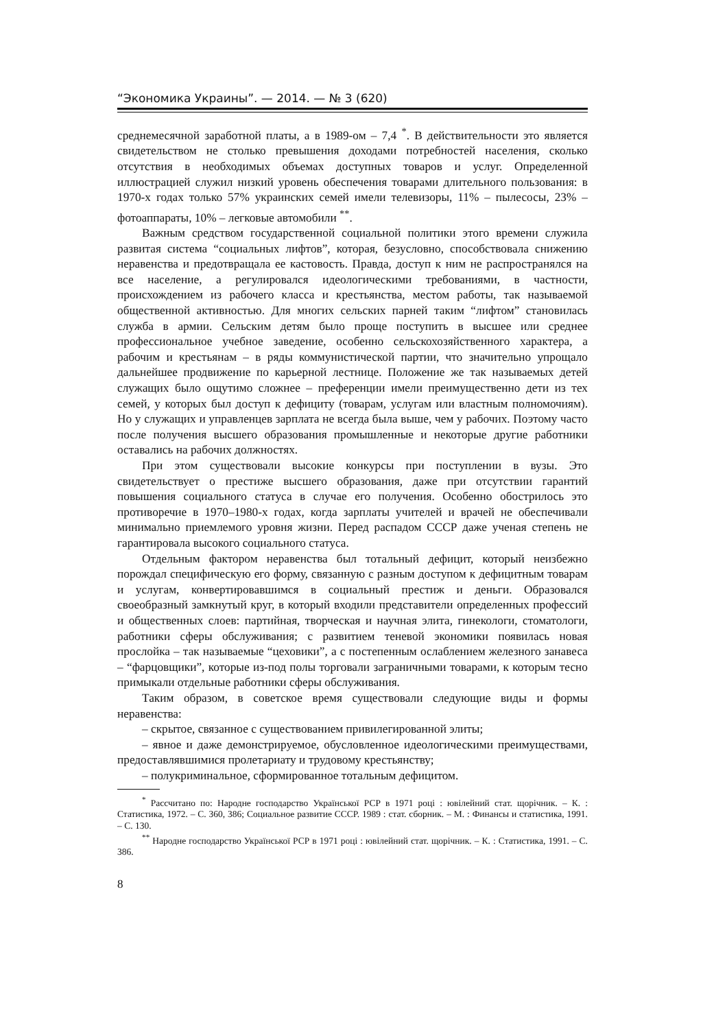“Экономика Украины”. — 2014. — № 3 (620)
среднемесячной заработной платы, а в 1989-ом – 7,4 <sup>*</sup>. В действительности это является свидетельством не столько превышения доходами потребностей населения, сколько отсутствия в необходимых объемах доступных товаров и услуг. Определенной иллюстрацией служил низкий уровень обеспечения товарами длительного пользования: в 1970-х годах только 57% украинских семей имели телевизоры, 11% – пылесосы, 23% – фотоаппараты, 10% – легковые автомобили <sup>**</sup>.
Важным средством государственной социальной политики этого времени служила развитая система “социальных лифтов”, которая, безусловно, способствовала снижению неравенства и предотвращала ее кастовость. Правда, доступ к ним не распространялся на все население, а регулировался идеологическими требованиями, в частности, происхождением из рабочего класса и крестьянства, местом работы, так называемой общественной активностью. Для многих сельских парней таким “лифтом” становилась служба в армии. Сельским детям было проще поступить в высшее или среднее профессиональное учебное заведение, особенно сельскохозяйственного характера, а рабочим и крестьянам – в ряды коммунистической партии, что значительно упрощало дальнейшее продвижение по карьерной лестнице. Положение же так называемых детей служащих было ощутимо сложнее – преференции имели преимущественно дети из тех семей, у которых был доступ к дефициту (товарам, услугам или властным полномочиям). Но у служащих и управленцев зарплата не всегда была выше, чем у рабочих. Поэтому часто после получения высшего образования промышленные и некоторые другие работники оставались на рабочих должностях.
При этом существовали высокие конкурсы при поступлении в вузы. Это свидетельствует о престиже высшего образования, даже при отсутствии гарантий повышения социального статуса в случае его получения. Особенно обострилось это противоречие в 1970–1980-х годах, когда зарплаты учителей и врачей не обеспечивали минимально приемлемого уровня жизни. Перед распадом СССР даже ученая степень не гарантировала высокого социального статуса.
Отдельным фактором неравенства был тотальный дефицит, который неизбежно порождал специфическую его форму, связанную с разным доступом к дефицитным товарам и услугам, конвертировавшимся в социальный престиж и деньги. Образовался своеобразный замкнутый круг, в который входили представители определенных профессий и общественных слоев: партийная, творческая и научная элита, гинекологи, стоматологи, работники сферы обслуживания; с развитием теневой экономики появилась новая прослойка – так называемые “цеховики”, а с постепенным ослаблением железного занавеса – “фарцовщики”, которые из-под полы торговали заграничными товарами, к которым тесно примыкали отдельные работники сферы обслуживания.
Таким образом, в советское время существовали следующие виды и формы неравенства:
– скрытое, связанное с существованием привилегированной элиты;
– явное и даже демонстрируемое, обусловленное идеологическими преимуществами, предоставлявшимися пролетариату и трудовому крестьянству;
– полукриминальное, сформированное тотальным дефицитом.
<sup>*</sup> Рассчитано по: Народне господарство Української РСР в 1971 році : ювілейний стат. щорічник. – К. : Статистика, 1972. – С. 360, 386; Социальное развитие СССР. 1989 : стат. сборник. – М. : Финансы и статистика, 1991. – С. 130.
<sup>**</sup> Народне господарство Української РСР в 1971 році : ювілейний стат. щорічник. – К. : Статистика, 1991. – С. 386.
8